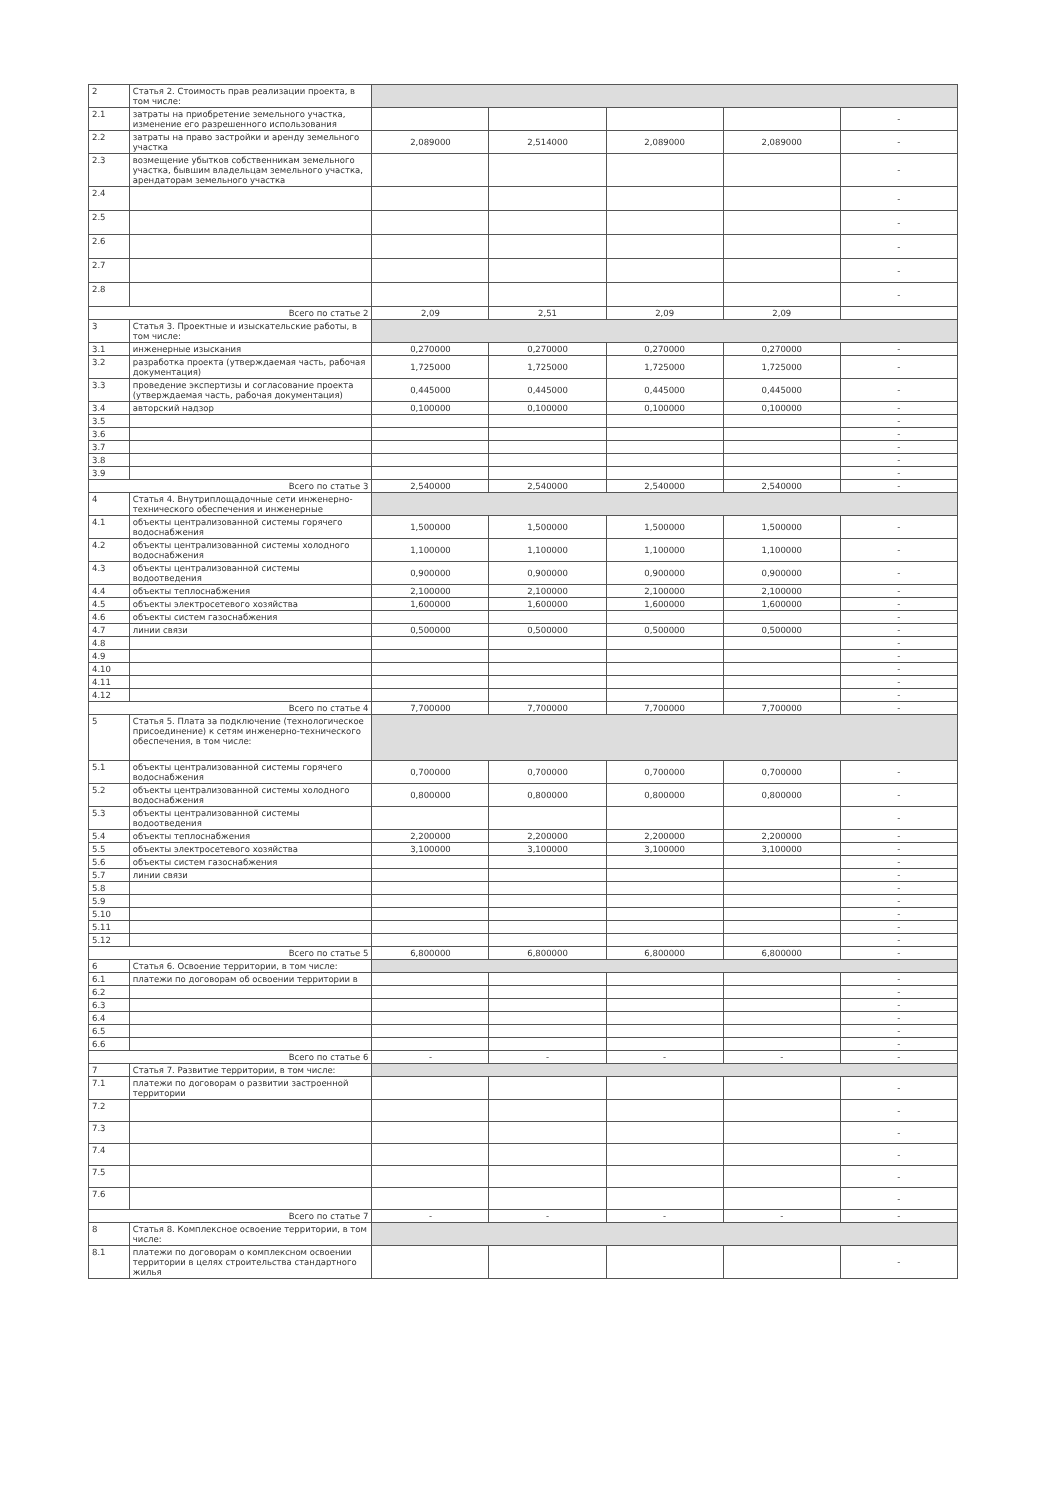| 2 | Статья 2. Стоимость прав реализации проекта, в том числе: | | | | | |
| 2.1 | затраты на приобретение земельного участка, изменение его разрешенного использования | | | | | - |
| 2.2 | затраты на право застройки и аренду земельного участка | 2,089000 | 2,514000 | 2,089000 | 2,089000 | - |
| 2.3 | возмещение убытков собственникам земельного участка, бывшим владельцам земельного участка, арендаторам земельного участка | | | | | - |
| 2.4 | | | | | | - |
| 2.5 | | | | | | - |
| 2.6 | | | | | | - |
| 2.7 | | | | | | - |
| 2.8 | | | | | | - |
| Всего по статье 2 | | 2,09 | 2,51 | 2,09 | 2,09 | |
| 3 | Статья 3. Проектные и изыскательские работы, в том числе: | | | | | |
| 3.1 | инженерные изыскания | 0,270000 | 0,270000 | 0,270000 | 0,270000 | - |
| 3.2 | разработка проекта (утверждаемая часть, рабочая документация) | 1,725000 | 1,725000 | 1,725000 | 1,725000 | - |
| 3.3 | проведение экспертизы и согласование проекта (утверждаемая часть, рабочая документация) | 0,445000 | 0,445000 | 0,445000 | 0,445000 | - |
| 3.4 | авторский надзор | 0,100000 | 0,100000 | 0,100000 | 0,100000 | - |
| 3.5 | | | | | | - |
| 3.6 | | | | | | - |
| 3.7 | | | | | | - |
| 3.8 | | | | | | - |
| 3.9 | | | | | | - |
| Всего по статье 3 | | 2,540000 | 2,540000 | 2,540000 | 2,540000 | - |
| 4 | Статья 4. Внутриплощадочные сети инженерно-технического обеспечения и инженерные | | | | | |
| 4.1 | объекты централизованной системы горячего водоснабжения | 1,500000 | 1,500000 | 1,500000 | 1,500000 | - |
| 4.2 | объекты централизованной системы холодного водоснабжения | 1,100000 | 1,100000 | 1,100000 | 1,100000 | - |
| 4.3 | объекты централизованной системы водоотведения | 0,900000 | 0,900000 | 0,900000 | 0,900000 | - |
| 4.4 | объекты теплоснабжения | 2,100000 | 2,100000 | 2,100000 | 2,100000 | - |
| 4.5 | объекты электросетевого хозяйства | 1,600000 | 1,600000 | 1,600000 | 1,600000 | - |
| 4.6 | объекты систем газоснабжения | | | | | - |
| 4.7 | линии связи | 0,500000 | 0,500000 | 0,500000 | 0,500000 | - |
| 4.8 | | | | | | - |
| 4.9 | | | | | | - |
| 4.10 | | | | | | - |
| 4.11 | | | | | | - |
| 4.12 | | | | | | - |
| Всего по статье 4 | | 7,700000 | 7,700000 | 7,700000 | 7,700000 | - |
| 5 | Статья 5. Плата за подключение (технологическое присоединение) к сетям инженерно-технического обеспечения, в том числе: | | | | | |
| 5.1 | объекты централизованной системы горячего водоснабжения | 0,700000 | 0,700000 | 0,700000 | 0,700000 | - |
| 5.2 | объекты централизованной системы холодного водоснабжения | 0,800000 | 0,800000 | 0,800000 | 0,800000 | - |
| 5.3 | объекты централизованной системы водоотведения | | | | | - |
| 5.4 | объекты теплоснабжения | 2,200000 | 2,200000 | 2,200000 | 2,200000 | - |
| 5.5 | объекты электросетевого хозяйства | 3,100000 | 3,100000 | 3,100000 | 3,100000 | - |
| 5.6 | объекты систем газоснабжения | | | | | - |
| 5.7 | линии связи | | | | | - |
| 5.8 | | | | | | - |
| 5.9 | | | | | | - |
| 5.10 | | | | | | - |
| 5.11 | | | | | | - |
| 5.12 | | | | | | - |
| Всего по статье 5 | | 6,800000 | 6,800000 | 6,800000 | 6,800000 | - |
| 6 | Статья 6. Освоение территории, в том числе: | | | | | |
| 6.1 | платежи по договорам об освоении территории в | | | | | - |
| 6.2 | | | | | | - |
| 6.3 | | | | | | - |
| 6.4 | | | | | | - |
| 6.5 | | | | | | - |
| 6.6 | | | | | | - |
| Всего по статье 6 | | - | - | - | - | - |
| 7 | Статья 7. Развитие территории, в том числе: | | | | | |
| 7.1 | платежи по договорам о развитии застроенной территории | | | | | - |
| 7.2 | | | | | | - |
| 7.3 | | | | | | - |
| 7.4 | | | | | | - |
| 7.5 | | | | | | - |
| 7.6 | | | | | | - |
| Всего по статье 7 | | - | - | - | - | - |
| 8 | Статья 8. Комплексное освоение территории, в том числе: | | | | | |
| 8.1 | платежи по договорам о комплексном освоении территории в целях строительства стандартного жилья | | | | | - |